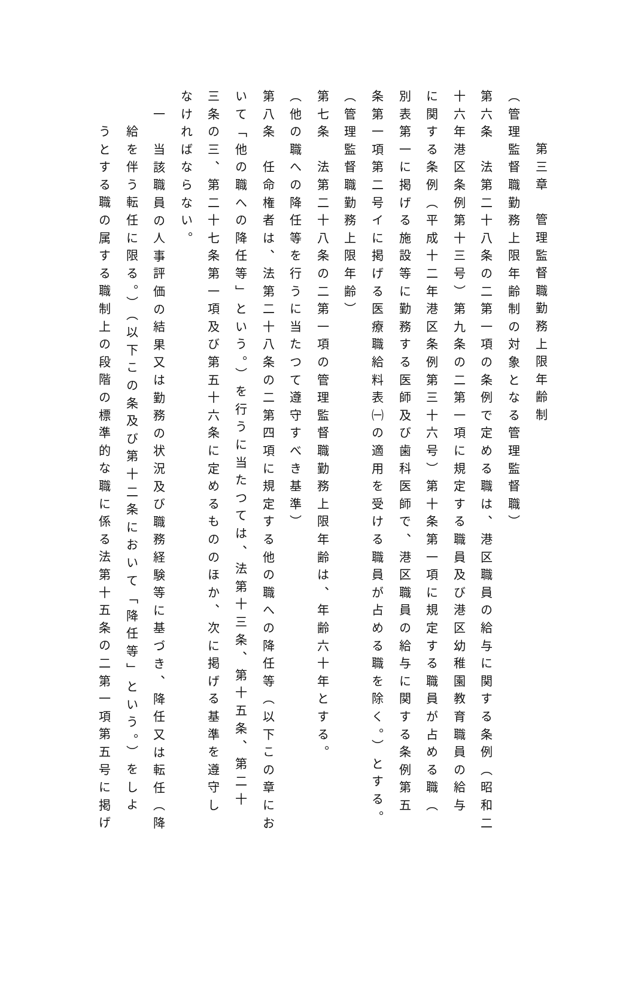第三章　管理監督職勤務上限年齢制
（管理監督職勤務上限年齢制の対象となる管理監督職）
第六条　法第二十八条の二第一項の条例で定める職は、港区職員の給与に関する条例（昭和二
十六年港区条例第十三号）第九条の二第一項に規定する職員及び港区幼稚園教育職員の給与
に関する条例（平成十二年港区条例第三十六号）第十条第一項に規定する職員が占める職（
別表第一に掲げる施設等に勤務する医師及び歯科医師で、港区職員の給与に関する条例第五
条第一項第二号イに掲げる医療職給料表㈠の適用を受ける職員が占める職を除く。）とする。
（管理監督職勤務上限年齢）
第七条　法第二十八条の二第一項の管理監督職勤務上限年齢は、年齢六十年とする。
（他の職への降任等を行うに当たつて遵守すべき基準）
第八条　任命権者は、法第二十八条の二第四項に規定する他の職への降任等（以下この章にお
いて「他の職への降任等」という。）を行うに当たつては、法第十三条、第十五条、第二十
三条の三、第二十七条第一項及び第五十六条に定めるもののほか、次に掲げる基準を遵守し
なければならない。
一　当該職員の人事評価の結果又は勤務の状況及び職務経験等に基づき、降任又は転任（降
給を伴う転任に限る。）（以下この条及び第十二条において「降任等」という。）をしよ
うとする職の属する職制上の段階の標準的な職に係る法第十五条の二第一項第五号に掲げ